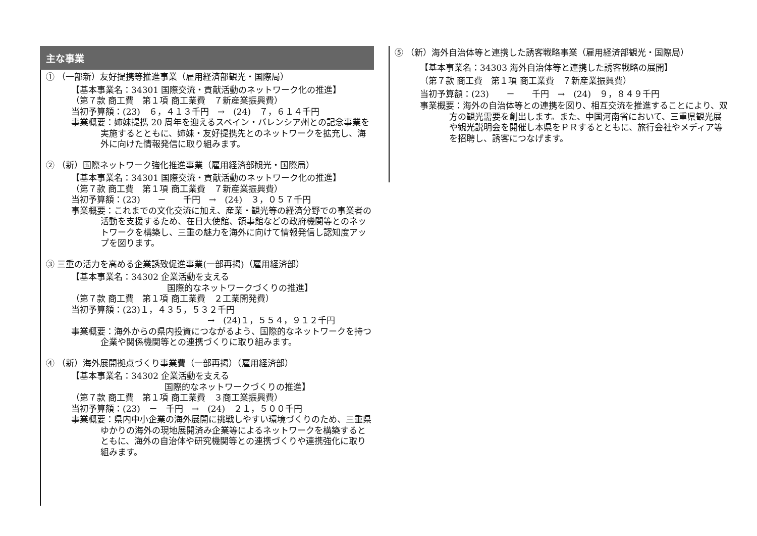主な事業
① （一部新）友好提携等推進事業（雇用経済部観光・国際局）
【基本事業名：34301 国際交流・貢献活動のネットワーク化の推進】
（第７款 商工費　第１項 商工業費　７新産業振興費）
当初予算額：(23)　６，４１３千円　→　(24)　７，６１４千円
事業概要：姉妹提携 20 周年を迎えるスペイン・バレンシア州との記念事業を実施するとともに、姉妹・友好提携先とのネットワークを拡充し、海外に向けた情報発信に取り組みます。
② （新）国際ネットワーク強化推進事業（雇用経済部観光・国際局）
【基本事業名：34301 国際交流・貢献活動のネットワーク化の推進】
（第７款 商工費　第１項 商工業費　７新産業振興費）
当初予算額：(23)　　－　　千円　→　(24)　３，０５７千円
事業概要：これまでの文化交流に加え、産業・観光等の経済分野での事業者の活動を支援するため、在日大使館、領事館などの政府機関等とのネットワークを構築し、三重の魅力を海外に向けて情報発信し認知度アップを図ります。
③ 三重の活力を高める企業誘致促進事業(一部再掲)（雇用経済部）
【基本事業名：34302 企業活動を支える
国際的なネットワークづくりの推進】
（第７款 商工費　第１項 商工業費　２工業開発費）
当初予算額：(23)１，４３５，５３２千円
→　(24)１，５５４，９１２千円
事業概要：海外からの県内投資につながるよう、国際的なネットワークを持つ企業や関係機関等との連携づくりに取り組みます。
④ （新）海外展開拠点づくり事業費（一部再掲）（雇用経済部）
【基本事業名：34302 企業活動を支える
国際的なネットワークづくりの推進】
（第７款 商工費　第１項 商工業費　３商工業振興費）
当初予算額：(23)　－　千円　→　(24)　２１，５００千円
事業概要：県内中小企業の海外展開に挑戦しやすい環境づくりのため、三重県ゆかりの海外の現地展開済み企業等によるネットワークを構築するとともに、海外の自治体や研究機関等との連携づくりや連携強化に取り組みます。
⑤ （新）海外自治体等と連携した誘客戦略事業（雇用経済部観光・国際局）
【基本事業名：34303 海外自治体等と連携した誘客戦略の展開】
（第７款 商工費　第１項 商工業費　７新産業振興費）
当初予算額：(23)　　－　　千円　→　(24)　９，８４９千円
事業概要：海外の自治体等との連携を図り、相互交流を推進することにより、双方の観光需要を創出します。また、中国河南省において、三重県観光展や観光説明会を開催し本県をＰＲするとともに、旅行会社やメディア等を招聘し、誘客につなげます。